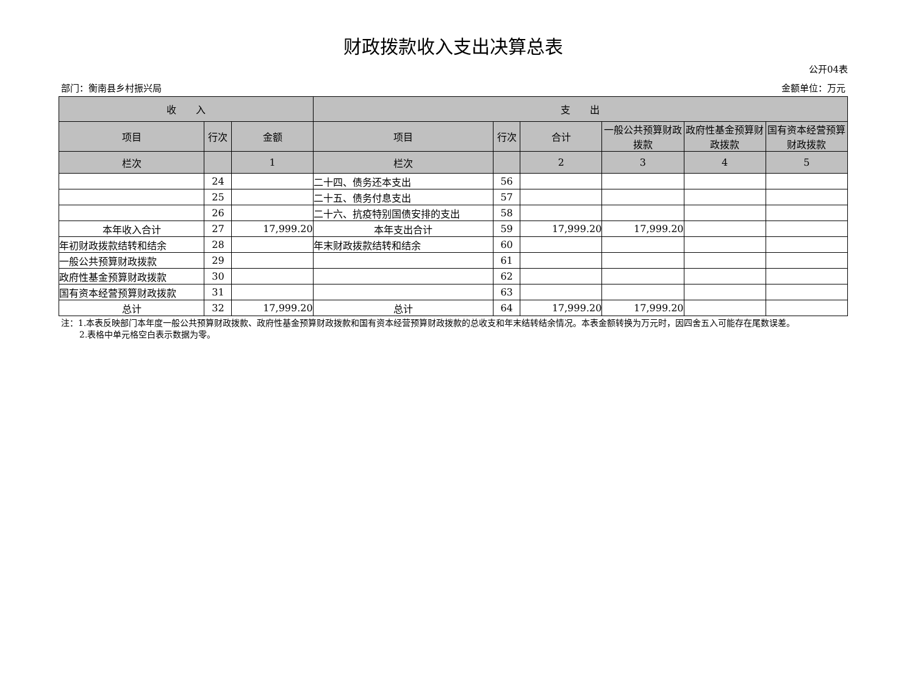财政拨款收入支出决算总表
公开04表
部门：衡南县乡村振兴局 金额单位：万元
| 收 入 | | | 支 出 | | | | | |
| --- | --- | --- | --- | --- | --- | --- | --- | --- |
| 项目 | 行次 | 金额 | 项目 | 行次 | 合计 | 一般公共预算财政拨款 | 政府性基金预算财政拨款 | 国有资本经营预算财政拨款 |
| 栏次 | | 1 | 栏次 | | 2 | 3 | 4 | 5 |
| | 24 | | 二十四、债务还本支出 | 56 | | | | |
| | 25 | | 二十五、债务付息支出 | 57 | | | | |
| | 26 | | 二十六、抗疫特别国债安排的支出 | 58 | | | | |
| 本年收入合计 | 27 | 17,999.20 | 本年支出合计 | 59 | 17,999.20 | 17,999.20 | | |
| 年初财政拨款结转和结余 | 28 | | 年末财政拨款结转和结余 | 60 | | | | |
| 一般公共预算财政拨款 | 29 | | | 61 | | | | |
| 政府性基金预算财政拨款 | 30 | | | 62 | | | | |
| 国有资本经营预算财政拨款 | 31 | | | 63 | | | | |
| 总计 | 32 | 17,999.20 | 总计 | 64 | 17,999.20 | 17,999.20 | | |
注：1.本表反映部门本年度一般公共预算财政拨款、政府性基金预算财政拨款和国有资本经营预算财政拨款的总收支和年末结转结余情况。本表金额转换为万元时，因四舍五入可能存在尾数误差。
2.表格中单元格空白表示数据为零。